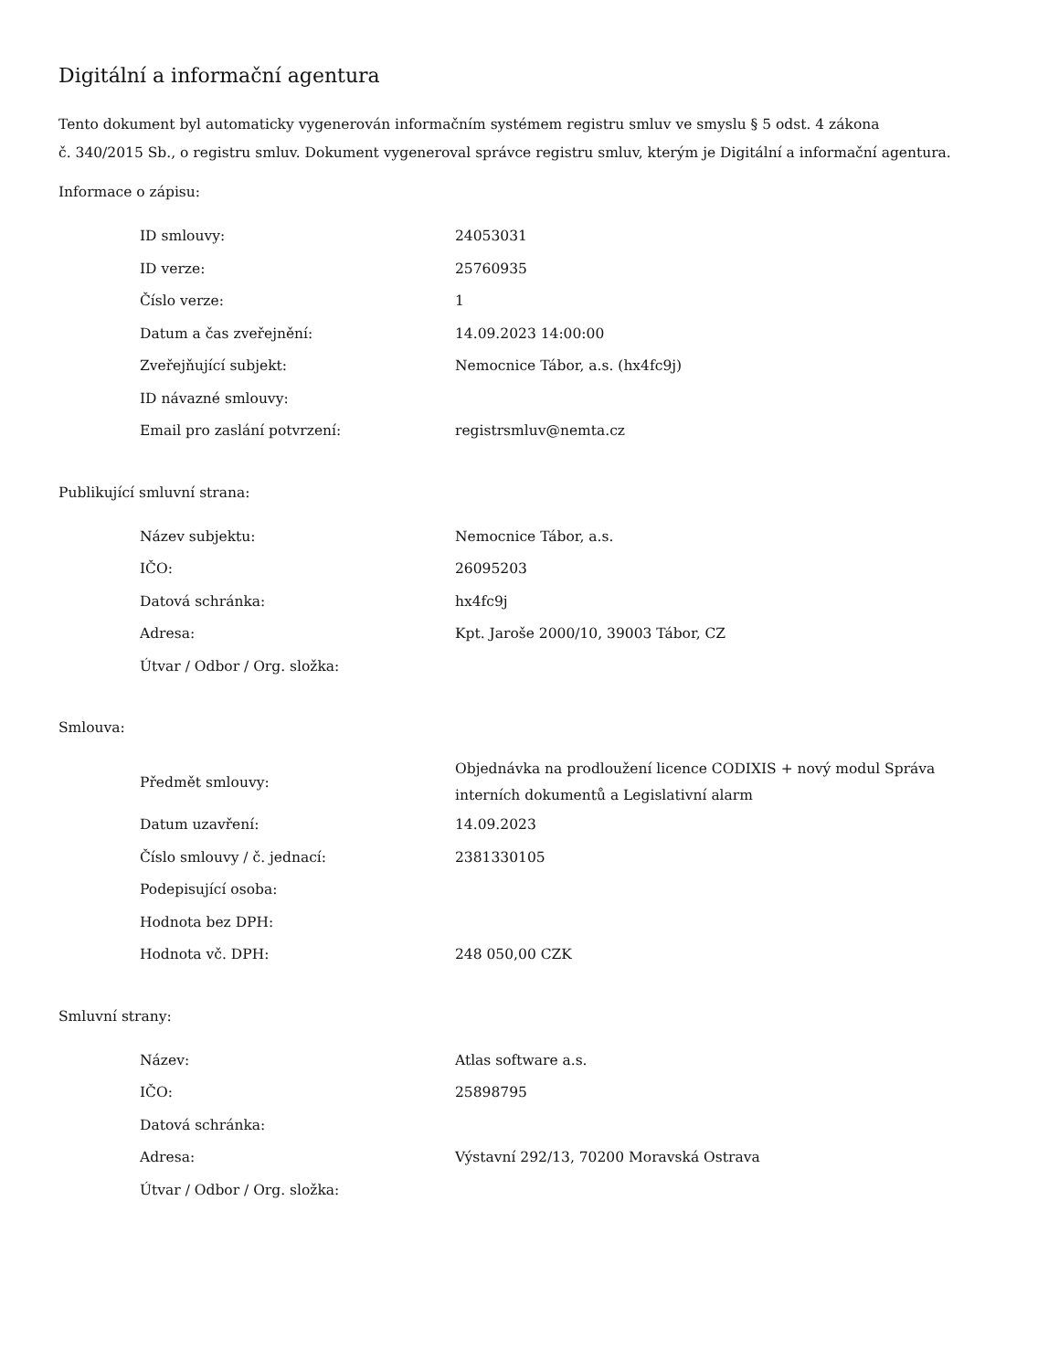Digitální a informační agentura
Tento dokument byl automaticky vygenerován informačním systémem registru smluv ve smyslu § 5 odst. 4 zákona
č. 340/2015 Sb., o registru smluv. Dokument vygeneroval správce registru smluv, kterým je Digitální a informační agentura.
Informace o zápisu:
| ID smlouvy: | 24053031 |
| ID verze: | 25760935 |
| Číslo verze: | 1 |
| Datum a čas zveřejnění: | 14.09.2023 14:00:00 |
| Zveřejňující subjekt: | Nemocnice Tábor, a.s. (hx4fc9j) |
| ID návazné smlouvy: | |
| Email pro zaslání potvrzení: | registrsmluv@nemta.cz |
Publikující smluvní strana:
| Název subjektu: | Nemocnice Tábor, a.s. |
| IČO: | 26095203 |
| Datová schránka: | hx4fc9j |
| Adresa: | Kpt. Jaroše 2000/10, 39003 Tábor, CZ |
| Útvar / Odbor / Org. složka: | |
Smlouva:
| Předmět smlouvy: | Objednávka na prodloužení licence CODIXIS + nový modul Správa interních dokumentů a Legislativní alarm |
| Datum uzavření: | 14.09.2023 |
| Číslo smlouvy / č. jednací: | 2381330105 |
| Podepisující osoba: | |
| Hodnota bez DPH: | |
| Hodnota vč. DPH: | 248 050,00 CZK |
Smluvní strany:
| Název: | Atlas software a.s. |
| IČO: | 25898795 |
| Datová schránka: | |
| Adresa: | Výstavní 292/13, 70200 Moravská Ostrava |
| Útvar / Odbor / Org. složka: | |